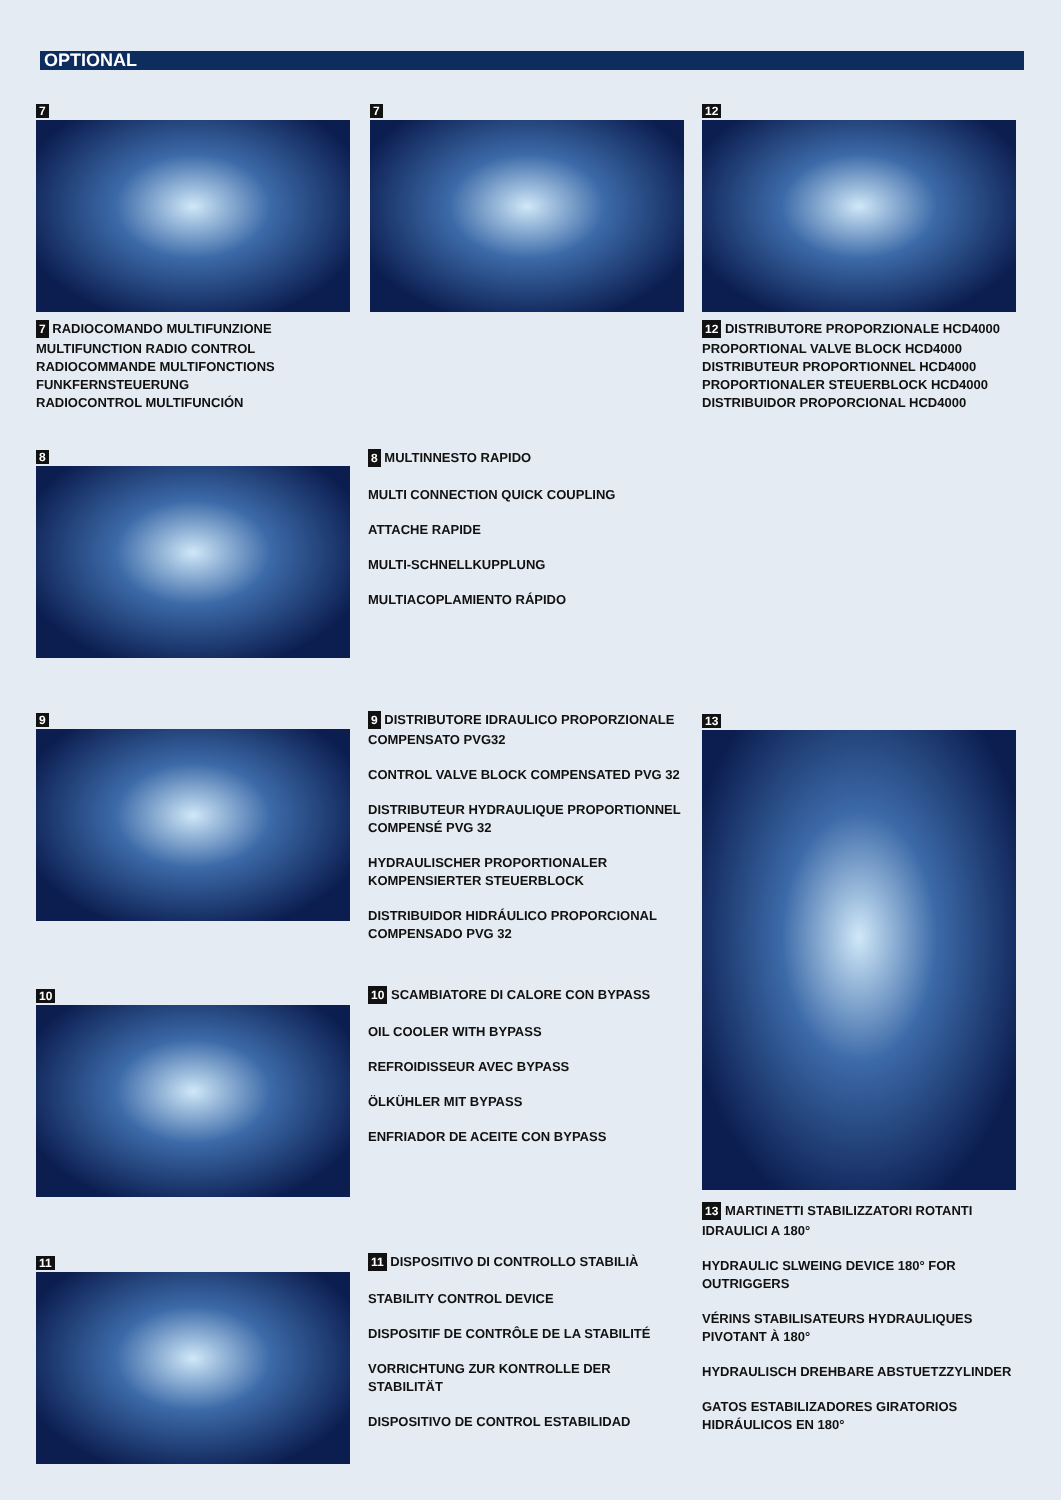OPTIONAL
7 7 12
7 RADIOCOMANDO MULTIFUNZIONE
MULTIFUNCTION RADIO CONTROL
RADIOCOMMANDE MULTIFONCTIONS
FUNKFERNSTEUERUNG
RADIOCONTROL MULTIFUNCIÓN
12 DISTRIBUTORE PROPORZIONALE HCD4000
PROPORTIONAL VALVE BLOCK HCD4000
DISTRIBUTEUR PROPORTIONNEL HCD4000
PROPORTIONALER STEUERBLOCK HCD4000
DISTRIBUIDOR PROPORCIONAL HCD4000
8
8 MULTINNESTO RAPIDO
MULTI CONNECTION QUICK COUPLING
ATTACHE RAPIDE
MULTI-SCHNELLKUPPLUNG
MULTIACOPLAMIENTO RÁPIDO
9
9 DISTRIBUTORE IDRAULICO PROPORZIONALE COMPENSATO PVG32
CONTROL VALVE BLOCK COMPENSATED PVG 32
DISTRIBUTEUR HYDRAULIQUE PROPORTIONNEL COMPENSÉ PVG 32
HYDRAULISCHER PROPORTIONALER KOMPENSIERTER STEUERBLOCK
DISTRIBUIDOR HIDRÁULICO PROPORCIONAL COMPENSADO PVG 32
13
10
10 SCAMBIATORE DI CALORE CON BYPASS
OIL COOLER WITH BYPASS
REFROIDISSEUR AVEC BYPASS
ÖLKÜHLER MIT BYPASS
ENFRIADOR DE ACEITE CON BYPASS
13 MARTINETTI STABILIZZATORI ROTANTI IDRAULICI A 180°
HYDRAULIC SLWEING DEVICE 180° FOR OUTRIGGERS
VÉRINS STABILISATEURS HYDRAULIQUES PIVOTANT À 180°
HYDRAULISCH DREHBARE ABSTUETZZYLINDER
GATOS ESTABILIZADORES GIRATORIOS HIDRÁULICOS EN 180°
11
11 DISPOSITIVO DI CONTROLLO STABILIÀ
STABILITY CONTROL DEVICE
DISPOSITIF DE CONTRÔLE DE LA STABILITÉ
VORRICHTUNG ZUR KONTROLLE DER STABILITÄT
DISPOSITIVO DE CONTROL ESTABILIDAD